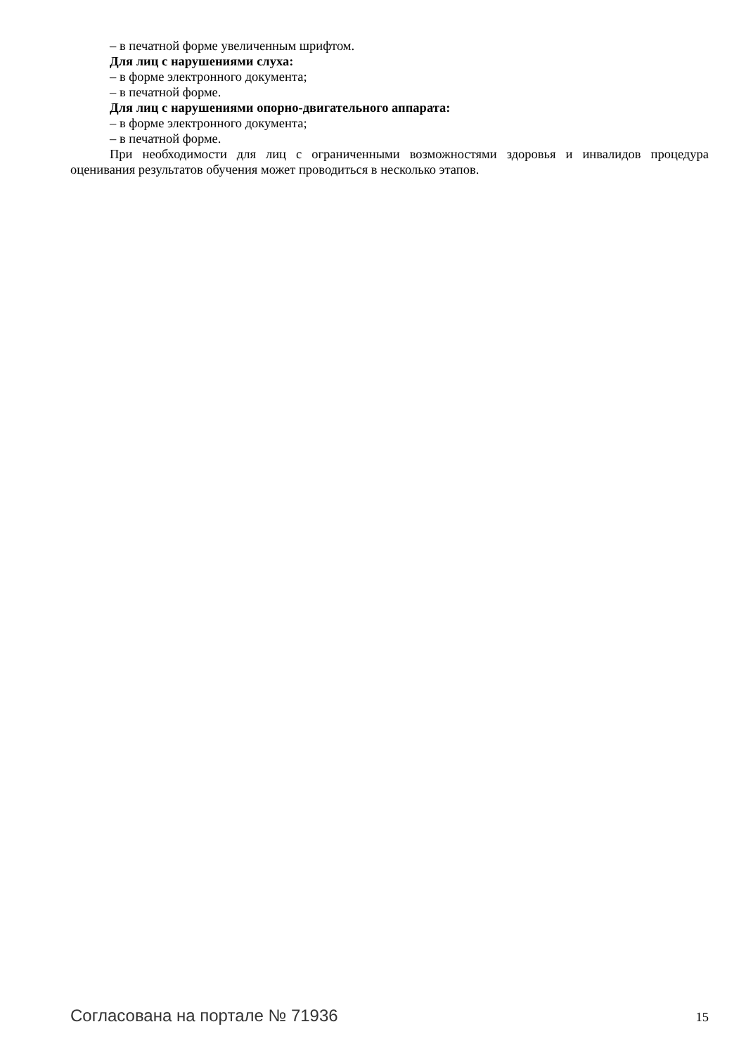– в печатной форме увеличенным шрифтом.
Для лиц с нарушениями слуха:
– в форме электронного документа;
– в печатной форме.
Для лиц с нарушениями опорно-двигательного аппарата:
– в форме электронного документа;
– в печатной форме.
При необходимости для лиц с ограниченными возможностями здоровья и инвалидов процедура оценивания результатов обучения может проводиться в несколько этапов.
Согласована на портале № 71936 15